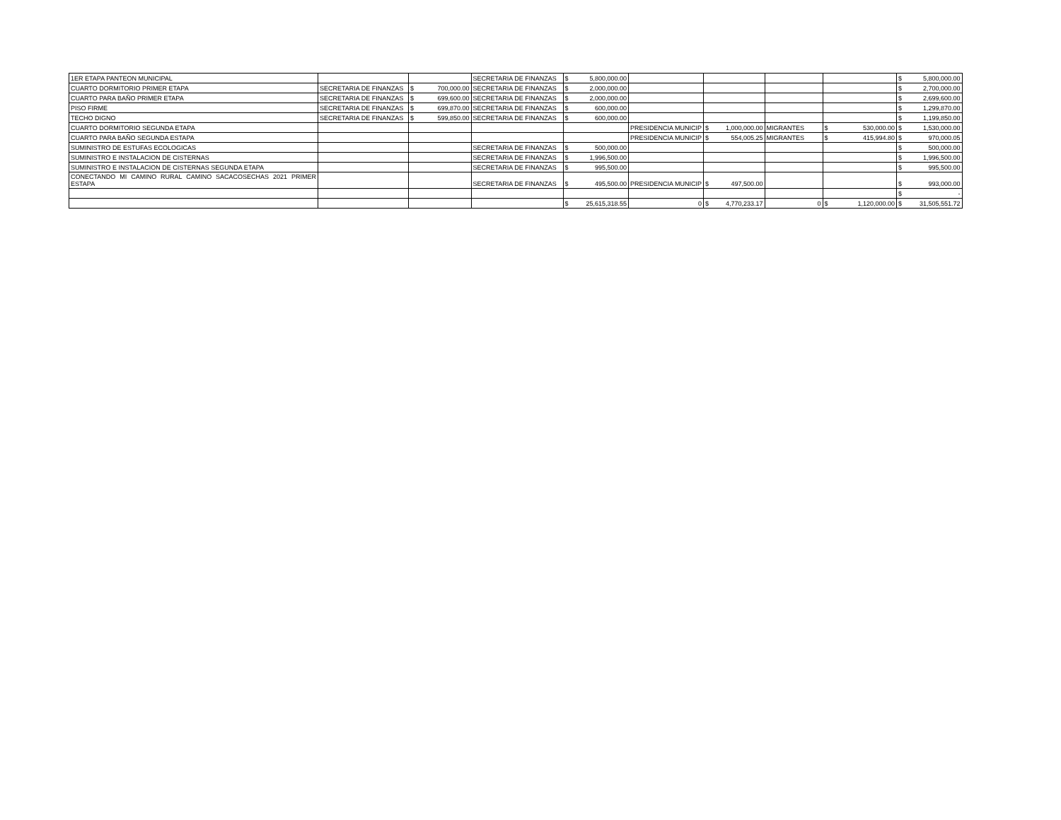| 1ER ETAPA PANTEON MUNICIPAL | | | | SECRETARIA DE FINANZAS | $ | 5,800,000.00 | | | | | | | $ | 5,800,000.00 |
| CUARTO DORMITORIO PRIMER ETAPA | SECRETARIA DE FINANZAS | $ | 700,000.00 | SECRETARIA DE FINANZAS | $ | 2,000,000.00 | | | | | | | $ | 2,700,000.00 |
| CUARTO PARA BAÑO PRIMER ETAPA | SECRETARIA DE FINANZAS | $ | 699,600.00 | SECRETARIA DE FINANZAS | $ | 2,000,000.00 | | | | | | | $ | 2,699,600.00 |
| PISO FIRME | SECRETARIA DE FINANZAS | $ | 699,870.00 | SECRETARIA DE FINANZAS | $ | 600,000.00 | | | | | | | $ | 1,299,870.00 |
| TECHO DIGNO | SECRETARIA DE FINANZAS | $ | 599,850.00 | SECRETARIA DE FINANZAS | $ | 600,000.00 | | | | | | | $ | 1,199,850.00 |
| CUARTO DORMITORIO SEGUNDA ETAPA | | | | | | | PRESIDENCIA MUNICIP | $ | 1,000,000.00 | MIGRANTES | $ | 530,000.00 | $ | 1,530,000.00 |
| CUARTO PARA BAÑO SEGUNDA ESTAPA | | | | | | | PRESIDENCIA MUNICIP | $ | 554,005.25 | MIGRANTES | $ | 415,994.80 | $ | 970,000.05 |
| SUMINISTRO DE ESTUFAS ECOLOGICAS | | | | SECRETARIA DE FINANZAS | $ | 500,000.00 | | | | | | | $ | 500,000.00 |
| SUMINISTRO E INSTALACION DE CISTERNAS | | | | SECRETARIA DE FINANZAS | $ | 1,996,500.00 | | | | | | | $ | 1,996,500.00 |
| SUMINISTRO E INSTALACION DE CISTERNAS SEGUNDA ETAPA | | | | SECRETARIA DE FINANZAS | $ | 995,500.00 | | | | | | | $ | 995,500.00 |
| CONECTANDO MI CAMINO RURAL CAMINO SACACOSECHAS 2021 PRIMER ESTAPA | | | | SECRETARIA DE FINANZAS | $ | 495,500.00 | PRESIDENCIA MUNICIP | $ | 497,500.00 | | | | $ | 993,000.00 |
| | | | | | | | | | | | | | $ | - |
| | | | | | $ | 25,615,318.55 | 0 | $ | 4,770,233.17 | 0 | $ | 1,120,000.00 | $ | 31,505,551.72 |